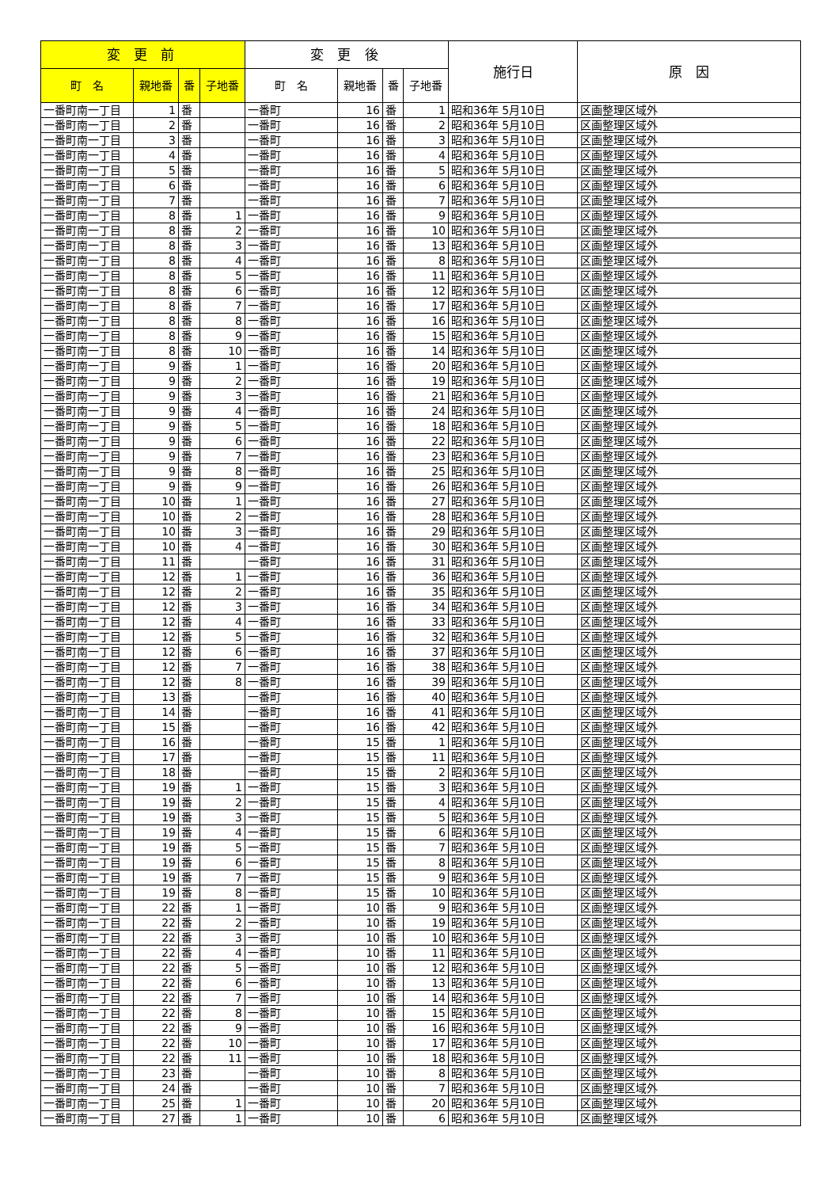| 変 更 前 | | | | 変 更 後 | | | | 施行日 | 原 因 |
| --- | --- | --- | --- | --- | --- | --- | --- | --- | --- |
| 町 名 | 親地番 | 番 | 子地番 | 町 名 | 親地番 | 番 | 子地番 | | |
| 一番町南一丁目 | 1 | 番 | | 一番町 | 16 | 番 | 1 | 昭和36年 5月10日 | 区画整理区域外 |
| 一番町南一丁目 | 2 | 番 | | 一番町 | 16 | 番 | 2 | 昭和36年 5月10日 | 区画整理区域外 |
| 一番町南一丁目 | 3 | 番 | | 一番町 | 16 | 番 | 3 | 昭和36年 5月10日 | 区画整理区域外 |
| 一番町南一丁目 | 4 | 番 | | 一番町 | 16 | 番 | 4 | 昭和36年 5月10日 | 区画整理区域外 |
| 一番町南一丁目 | 5 | 番 | | 一番町 | 16 | 番 | 5 | 昭和36年 5月10日 | 区画整理区域外 |
| 一番町南一丁目 | 6 | 番 | | 一番町 | 16 | 番 | 6 | 昭和36年 5月10日 | 区画整理区域外 |
| 一番町南一丁目 | 7 | 番 | | 一番町 | 16 | 番 | 7 | 昭和36年 5月10日 | 区画整理区域外 |
| 一番町南一丁目 | 8 | 番 | 1 | 一番町 | 16 | 番 | 9 | 昭和36年 5月10日 | 区画整理区域外 |
| 一番町南一丁目 | 8 | 番 | 2 | 一番町 | 16 | 番 | 10 | 昭和36年 5月10日 | 区画整理区域外 |
| 一番町南一丁目 | 8 | 番 | 3 | 一番町 | 16 | 番 | 13 | 昭和36年 5月10日 | 区画整理区域外 |
| 一番町南一丁目 | 8 | 番 | 4 | 一番町 | 16 | 番 | 8 | 昭和36年 5月10日 | 区画整理区域外 |
| 一番町南一丁目 | 8 | 番 | 5 | 一番町 | 16 | 番 | 11 | 昭和36年 5月10日 | 区画整理区域外 |
| 一番町南一丁目 | 8 | 番 | 6 | 一番町 | 16 | 番 | 12 | 昭和36年 5月10日 | 区画整理区域外 |
| 一番町南一丁目 | 8 | 番 | 7 | 一番町 | 16 | 番 | 17 | 昭和36年 5月10日 | 区画整理区域外 |
| 一番町南一丁目 | 8 | 番 | 8 | 一番町 | 16 | 番 | 16 | 昭和36年 5月10日 | 区画整理区域外 |
| 一番町南一丁目 | 8 | 番 | 9 | 一番町 | 16 | 番 | 15 | 昭和36年 5月10日 | 区画整理区域外 |
| 一番町南一丁目 | 8 | 番 | 10 | 一番町 | 16 | 番 | 14 | 昭和36年 5月10日 | 区画整理区域外 |
| 一番町南一丁目 | 9 | 番 | 1 | 一番町 | 16 | 番 | 20 | 昭和36年 5月10日 | 区画整理区域外 |
| 一番町南一丁目 | 9 | 番 | 2 | 一番町 | 16 | 番 | 19 | 昭和36年 5月10日 | 区画整理区域外 |
| 一番町南一丁目 | 9 | 番 | 3 | 一番町 | 16 | 番 | 21 | 昭和36年 5月10日 | 区画整理区域外 |
| 一番町南一丁目 | 9 | 番 | 4 | 一番町 | 16 | 番 | 24 | 昭和36年 5月10日 | 区画整理区域外 |
| 一番町南一丁目 | 9 | 番 | 5 | 一番町 | 16 | 番 | 18 | 昭和36年 5月10日 | 区画整理区域外 |
| 一番町南一丁目 | 9 | 番 | 6 | 一番町 | 16 | 番 | 22 | 昭和36年 5月10日 | 区画整理区域外 |
| 一番町南一丁目 | 9 | 番 | 7 | 一番町 | 16 | 番 | 23 | 昭和36年 5月10日 | 区画整理区域外 |
| 一番町南一丁目 | 9 | 番 | 8 | 一番町 | 16 | 番 | 25 | 昭和36年 5月10日 | 区画整理区域外 |
| 一番町南一丁目 | 9 | 番 | 9 | 一番町 | 16 | 番 | 26 | 昭和36年 5月10日 | 区画整理区域外 |
| 一番町南一丁目 | 10 | 番 | 1 | 一番町 | 16 | 番 | 27 | 昭和36年 5月10日 | 区画整理区域外 |
| 一番町南一丁目 | 10 | 番 | 2 | 一番町 | 16 | 番 | 28 | 昭和36年 5月10日 | 区画整理区域外 |
| 一番町南一丁目 | 10 | 番 | 3 | 一番町 | 16 | 番 | 29 | 昭和36年 5月10日 | 区画整理区域外 |
| 一番町南一丁目 | 10 | 番 | 4 | 一番町 | 16 | 番 | 30 | 昭和36年 5月10日 | 区画整理区域外 |
| 一番町南一丁目 | 11 | 番 | | 一番町 | 16 | 番 | 31 | 昭和36年 5月10日 | 区画整理区域外 |
| 一番町南一丁目 | 12 | 番 | 1 | 一番町 | 16 | 番 | 36 | 昭和36年 5月10日 | 区画整理区域外 |
| 一番町南一丁目 | 12 | 番 | 2 | 一番町 | 16 | 番 | 35 | 昭和36年 5月10日 | 区画整理区域外 |
| 一番町南一丁目 | 12 | 番 | 3 | 一番町 | 16 | 番 | 34 | 昭和36年 5月10日 | 区画整理区域外 |
| 一番町南一丁目 | 12 | 番 | 4 | 一番町 | 16 | 番 | 33 | 昭和36年 5月10日 | 区画整理区域外 |
| 一番町南一丁目 | 12 | 番 | 5 | 一番町 | 16 | 番 | 32 | 昭和36年 5月10日 | 区画整理区域外 |
| 一番町南一丁目 | 12 | 番 | 6 | 一番町 | 16 | 番 | 37 | 昭和36年 5月10日 | 区画整理区域外 |
| 一番町南一丁目 | 12 | 番 | 7 | 一番町 | 16 | 番 | 38 | 昭和36年 5月10日 | 区画整理区域外 |
| 一番町南一丁目 | 12 | 番 | 8 | 一番町 | 16 | 番 | 39 | 昭和36年 5月10日 | 区画整理区域外 |
| 一番町南一丁目 | 13 | 番 | | 一番町 | 16 | 番 | 40 | 昭和36年 5月10日 | 区画整理区域外 |
| 一番町南一丁目 | 14 | 番 | | 一番町 | 16 | 番 | 41 | 昭和36年 5月10日 | 区画整理区域外 |
| 一番町南一丁目 | 15 | 番 | | 一番町 | 16 | 番 | 42 | 昭和36年 5月10日 | 区画整理区域外 |
| 一番町南一丁目 | 16 | 番 | | 一番町 | 15 | 番 | 1 | 昭和36年 5月10日 | 区画整理区域外 |
| 一番町南一丁目 | 17 | 番 | | 一番町 | 15 | 番 | 11 | 昭和36年 5月10日 | 区画整理区域外 |
| 一番町南一丁目 | 18 | 番 | | 一番町 | 15 | 番 | 2 | 昭和36年 5月10日 | 区画整理区域外 |
| 一番町南一丁目 | 19 | 番 | 1 | 一番町 | 15 | 番 | 3 | 昭和36年 5月10日 | 区画整理区域外 |
| 一番町南一丁目 | 19 | 番 | 2 | 一番町 | 15 | 番 | 4 | 昭和36年 5月10日 | 区画整理区域外 |
| 一番町南一丁目 | 19 | 番 | 3 | 一番町 | 15 | 番 | 5 | 昭和36年 5月10日 | 区画整理区域外 |
| 一番町南一丁目 | 19 | 番 | 4 | 一番町 | 15 | 番 | 6 | 昭和36年 5月10日 | 区画整理区域外 |
| 一番町南一丁目 | 19 | 番 | 5 | 一番町 | 15 | 番 | 7 | 昭和36年 5月10日 | 区画整理区域外 |
| 一番町南一丁目 | 19 | 番 | 6 | 一番町 | 15 | 番 | 8 | 昭和36年 5月10日 | 区画整理区域外 |
| 一番町南一丁目 | 19 | 番 | 7 | 一番町 | 15 | 番 | 9 | 昭和36年 5月10日 | 区画整理区域外 |
| 一番町南一丁目 | 19 | 番 | 8 | 一番町 | 15 | 番 | 10 | 昭和36年 5月10日 | 区画整理区域外 |
| 一番町南一丁目 | 22 | 番 | 1 | 一番町 | 10 | 番 | 9 | 昭和36年 5月10日 | 区画整理区域外 |
| 一番町南一丁目 | 22 | 番 | 2 | 一番町 | 10 | 番 | 19 | 昭和36年 5月10日 | 区画整理区域外 |
| 一番町南一丁目 | 22 | 番 | 3 | 一番町 | 10 | 番 | 10 | 昭和36年 5月10日 | 区画整理区域外 |
| 一番町南一丁目 | 22 | 番 | 4 | 一番町 | 10 | 番 | 11 | 昭和36年 5月10日 | 区画整理区域外 |
| 一番町南一丁目 | 22 | 番 | 5 | 一番町 | 10 | 番 | 12 | 昭和36年 5月10日 | 区画整理区域外 |
| 一番町南一丁目 | 22 | 番 | 6 | 一番町 | 10 | 番 | 13 | 昭和36年 5月10日 | 区画整理区域外 |
| 一番町南一丁目 | 22 | 番 | 7 | 一番町 | 10 | 番 | 14 | 昭和36年 5月10日 | 区画整理区域外 |
| 一番町南一丁目 | 22 | 番 | 8 | 一番町 | 10 | 番 | 15 | 昭和36年 5月10日 | 区画整理区域外 |
| 一番町南一丁目 | 22 | 番 | 9 | 一番町 | 10 | 番 | 16 | 昭和36年 5月10日 | 区画整理区域外 |
| 一番町南一丁目 | 22 | 番 | 10 | 一番町 | 10 | 番 | 17 | 昭和36年 5月10日 | 区画整理区域外 |
| 一番町南一丁目 | 22 | 番 | 11 | 一番町 | 10 | 番 | 18 | 昭和36年 5月10日 | 区画整理区域外 |
| 一番町南一丁目 | 23 | 番 | | 一番町 | 10 | 番 | 8 | 昭和36年 5月10日 | 区画整理区域外 |
| 一番町南一丁目 | 24 | 番 | | 一番町 | 10 | 番 | 7 | 昭和36年 5月10日 | 区画整理区域外 |
| 一番町南一丁目 | 25 | 番 | 1 | 一番町 | 10 | 番 | 20 | 昭和36年 5月10日 | 区画整理区域外 |
| 一番町南一丁目 | 27 | 番 | 1 | 一番町 | 10 | 番 | 6 | 昭和36年 5月10日 | 区画整理区域外 |